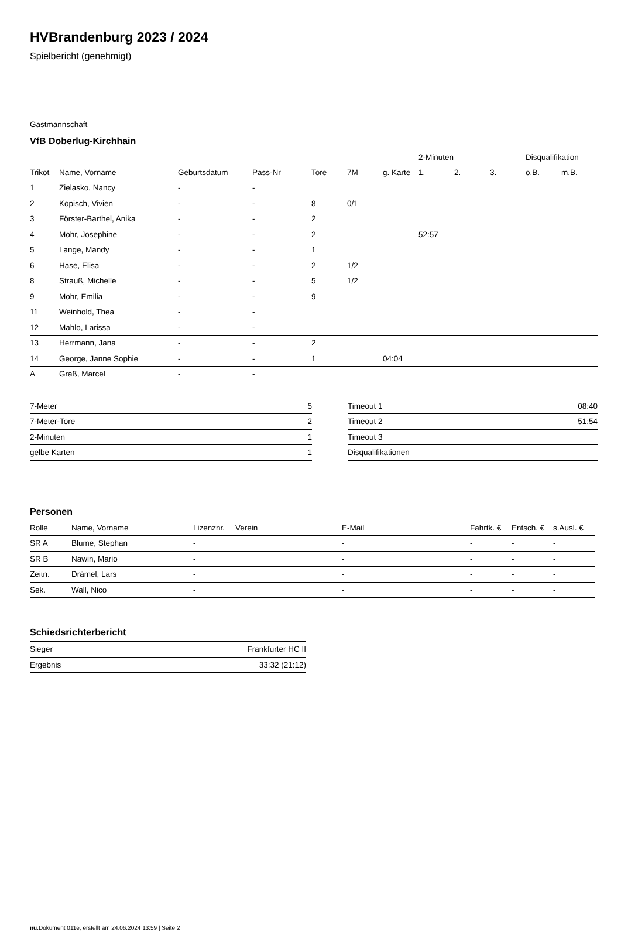HVBrandenburg 2023 / 2024
Spielbericht (genehmigt)
Gastmannschaft
VfB Doberlug-Kirchhain
| | | | | | | | 2-Minuten | | | Disqualifikation | |
| --- | --- | --- | --- | --- | --- | --- | --- | --- | --- | --- | --- |
| Trikot | Name, Vorname | Geburtsdatum | Pass-Nr | Tore | 7M | g. Karte | 1. | 2. | 3. | o.B. | m.B. |
| 1 | Zielasko, Nancy | - | - | | | | | | | | |
| 2 | Kopisch, Vivien | - | - | 8 | 0/1 | | | | | | |
| 3 | Förster-Barthel, Anika | - | - | 2 | | | | | | | |
| 4 | Mohr, Josephine | - | - | 2 | | | 52:57 | | | | |
| 5 | Lange, Mandy | - | - | 1 | | | | | | | |
| 6 | Hase, Elisa | - | - | 2 | 1/2 | | | | | | |
| 8 | Strauß, Michelle | - | - | 5 | 1/2 | | | | | | |
| 9 | Mohr, Emilia | - | - | 9 | | | | | | | |
| 11 | Weinhold, Thea | - | - | | | | | | | | |
| 12 | Mahlo, Larissa | - | - | | | | | | | | |
| 13 | Herrmann, Jana | - | - | 2 | | | | | | | |
| 14 | George, Janne Sophie | - | - | 1 | | 04:04 | | | | | |
| A | Graß, Marcel | - | - | | | | | | | | |
| 7-Meter | 5 |
| 7-Meter-Tore | 2 |
| 2-Minuten | 1 |
| gelbe Karten | 1 |
| Timeout 1 | 08:40 |
| Timeout 2 | 51:54 |
| Timeout 3 | |
| Disqualifikationen | |
Personen
| Rolle | Name, Vorname | Lizenznr. | Verein | E-Mail | Fahrtk. € | Entsch. € | s.Ausl. € |
| --- | --- | --- | --- | --- | --- | --- | --- |
| SR A | Blume, Stephan | - | | - | - | - | - |
| SR B | Nawin, Mario | - | | - | - | - | - |
| Zeitn. | Drämel, Lars | - | | - | - | - | - |
| Sek. | Wall, Nico | - | | - | - | - | - |
Schiedsrichterbericht
| Sieger | Frankfurter HC II |
| Ergebnis | 33:32 (21:12) |
nu.Dokument 011e, erstellt am 24.06.2024 13:59 | Seite 2